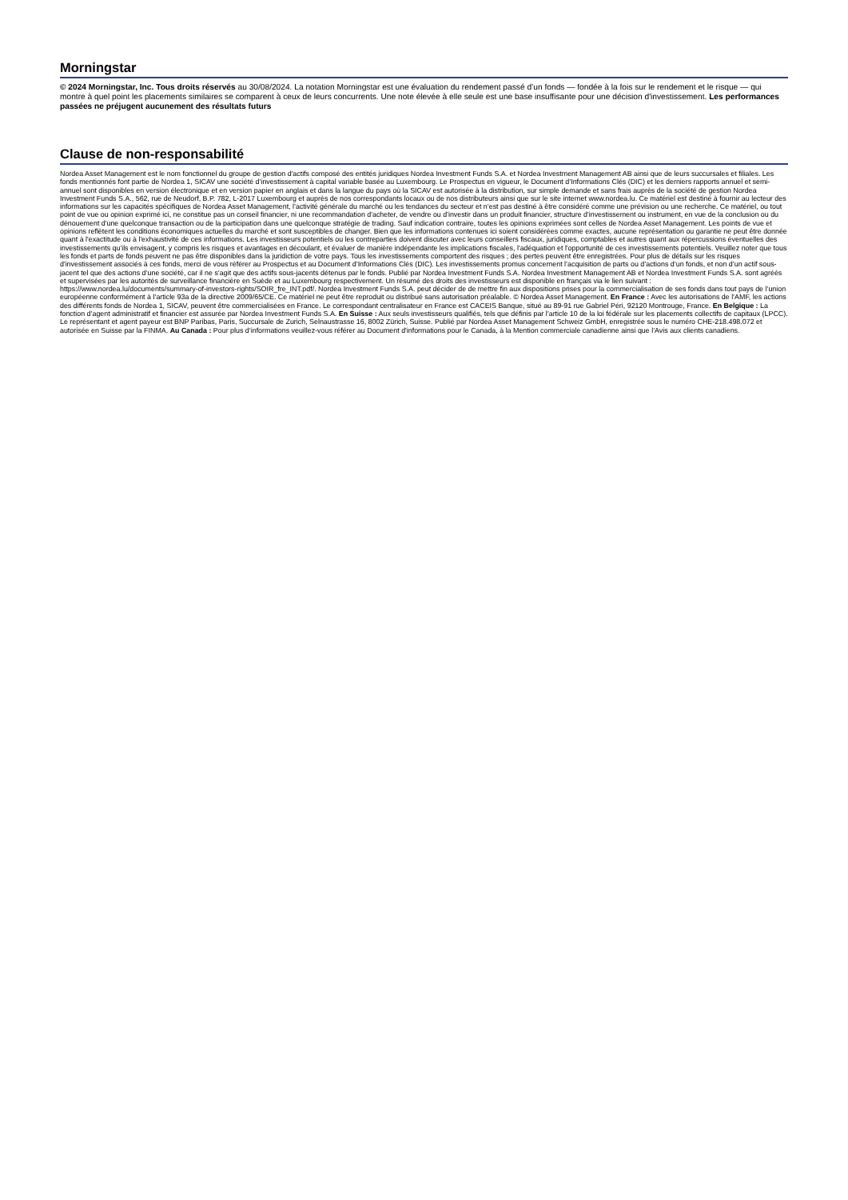Morningstar
© 2024 Morningstar, Inc. Tous droits réservés au 30/08/2024. La notation Morningstar est une évaluation du rendement passé d’un fonds — fondée à la fois sur le rendement et le risque — qui montre à quel point les placements similaires se comparent à ceux de leurs concurrents. Une note élevée à elle seule est une base insuffisante pour une décision d'investissement. Les performances passées ne préjugent aucunement des résultats futurs
Clause de non-responsabilité
Nordea Asset Management est le nom fonctionnel du groupe de gestion d'actifs composé des entités juridiques Nordea Investment Funds S.A. et Nordea Investment Management AB ainsi que de leurs succursales et filiales. Les fonds mentionnés font partie de Nordea 1, SICAV une société d’investissement à capital variable basée au Luxembourg. Le Prospectus en vigueur, le Document d’Informations Clés (DIC) et les derniers rapports annuel et semi-annuel sont disponibles en version électronique et en version papier en anglais et dans la langue du pays où la SICAV est autorisée à la distribution, sur simple demande et sans frais auprès de la société de gestion Nordea Investment Funds S.A., 562, rue de Neudorf, B.P. 782, L-2017 Luxembourg et auprès de nos correspondants locaux ou de nos distributeurs ainsi que sur le site internet www.nordea.lu. Ce matériel est destiné à fournir au lecteur des informations sur les capacités spécifiques de Nordea Asset Management, l’activité générale du marché ou les tendances du secteur et n’est pas destiné à être considéré comme une prévision ou une recherche. Ce matériel, ou tout point de vue ou opinion exprimé ici, ne constitue pas un conseil financier, ni une recommandation d'acheter, de vendre ou d'investir dans un produit financier, structure d'investissement ou instrument, en vue de la conclusion ou du dénouement d'une quelconque transaction ou de la participation dans une quelconque stratégie de trading. Sauf indication contraire, toutes les opinions exprimées sont celles de Nordea Asset Management. Les points de vue et opinions reflètent les conditions économiques actuelles du marché et sont susceptibles de changer. Bien que les informations contenues ici soient considérées comme exactes, aucune représentation ou garantie ne peut être donnée quant à l'exactitude ou à l'exhaustivité de ces informations. Les investisseurs potentiels ou les contreparties doivent discuter avec leurs conseillers fiscaux, juridiques, comptables et autres quant aux répercussions éventuelles des investissements qu'ils envisagent, y compris les risques et avantages en découlant, et évaluer de manière indépendante les implications fiscales, l'adéquation et l'opportunité de ces investissements potentiels. Veuillez noter que tous les fonds et parts de fonds peuvent ne pas être disponibles dans la juridiction de votre pays. Tous les investissements comportent des risques ; des pertes peuvent être enregistrées. Pour plus de détails sur les risques d'investissement associés à ces fonds, merci de vous référer au Prospectus et au Document d’Informations Clés (DIC). Les investissements promus concernent l’acquisition de parts ou d’actions d’un fonds, et non d’un actif sous-jacent tel que des actions d’une société, car il ne s’agit que des actifs sous-jacents détenus par le fonds. Publié par Nordea Investment Funds S.A. Nordea Investment Management AB et Nordea Investment Funds S.A. sont agréés et supervisées par les autorités de surveillance financière en Suède et au Luxembourg respectivement. Un résumé des droits des investisseurs est disponible en français via le lien suivant : https://www.nordea.lu/documents/summary-of-investors-rights/SOIR_fre_INT.pdf/. Nordea Investment Funds S.A. peut décider de de mettre fin aux dispositions prises pour la commercialisation de ses fonds dans tout pays de l’union européenne conformément à l’article 93a de la directive 2009/65/CE. Ce matériel ne peut être reproduit ou distribué sans autorisation préalable. © Nordea Asset Management. En France : Avec les autorisations de l’AMF, les actions des différents fonds de Nordea 1, SICAV, peuvent être commercialisées en France. Le correspondant centralisateur en France est CACEIS Banque, situé au 89-91 rue Gabriel Péri, 92120 Montrouge, France. En Belgique : La fonction d’agent administratif et financier est assurée par Nordea Investment Funds S.A. En Suisse : Aux seuls investisseurs qualifiés, tels que définis par l’article 10 de la loi fédérale sur les placements collectifs de capitaux (LPCC). Le représentant et agent payeur est BNP Paribas, Paris, Succursale de Zurich, Selnaustrasse 16, 8002 Zürich, Suisse. Publié par Nordea Asset Management Schweiz GmbH, enregistrée sous le numéro CHE-218.498.072 et autorisée en Suisse par la FINMA. Au Canada : Pour plus d’informations veuillez-vous référer au Document d'informations pour le Canada, à la Mention commerciale canadienne ainsi que l’Avis aux clients canadiens.